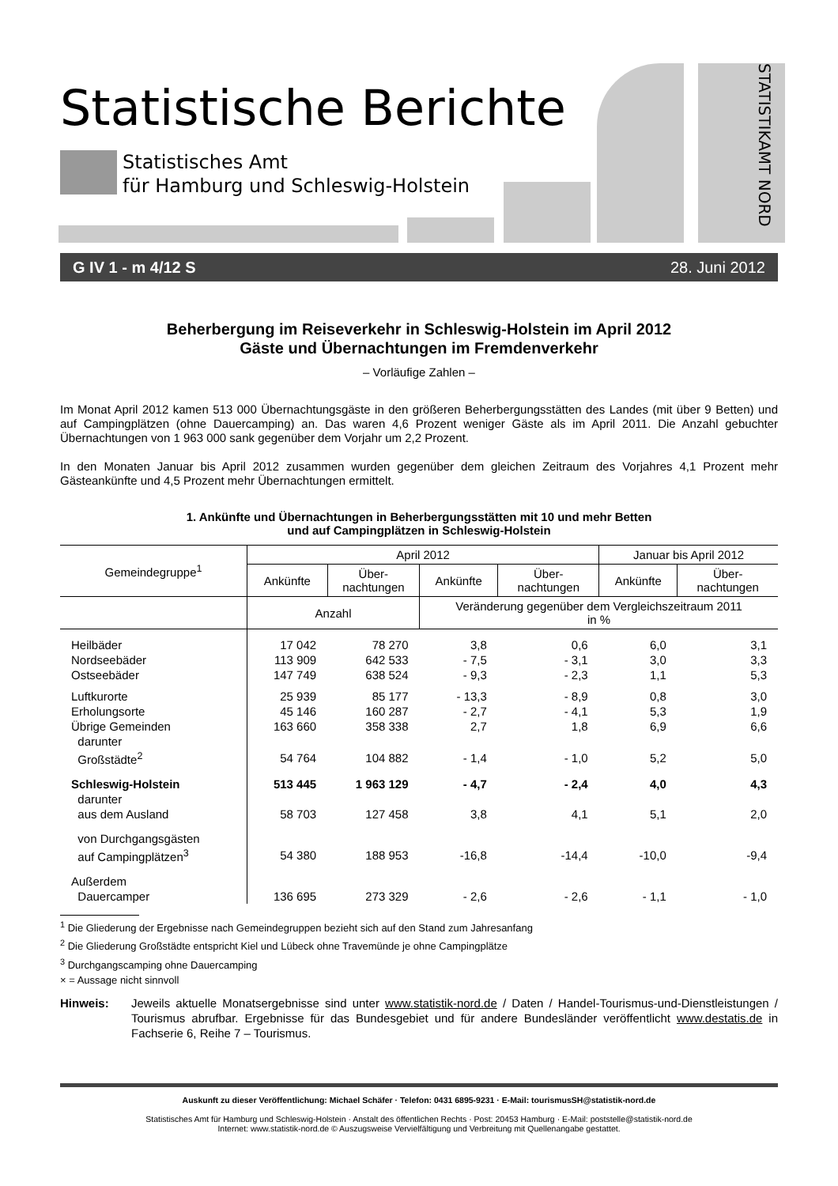Statistische Berichte
Statistisches Amt
für Hamburg und Schleswig-Holstein
STATISTIKAMT NORD
G IV 1 - m 4/12 S 28. Juni 2012
Beherbergung im Reiseverkehr in Schleswig-Holstein im April 2012
Gäste und Übernachtungen im Fremdenverkehr
– Vorläufige Zahlen –
Im Monat April 2012 kamen 513 000 Übernachtungsgäste in den größeren Beherbergungsstätten des Landes (mit über 9 Betten) und auf Campingplätzen (ohne Dauercamping) an. Das waren 4,6 Prozent weniger Gäste als im April 2011. Die Anzahl gebuchter Übernachtungen von 1 963 000 sank gegenüber dem Vorjahr um 2,2 Prozent.
In den Monaten Januar bis April 2012 zusammen wurden gegenüber dem gleichen Zeitraum des Vorjahres 4,1 Prozent mehr Gästeankünfte und 4,5 Prozent mehr Übernachtungen ermittelt.
1. Ankünfte und Übernachtungen in Beherbergungsstätten mit 10 und mehr Betten
und auf Campingplätzen in Schleswig-Holstein
| Gemeindegruppe<sup>1</sup> | April 2012 | | | | Januar bis April 2012 | |
| --- | --- | --- | --- | --- | --- | --- |
| | Ankünfte | Über- nachtungen | Ankünfte | Über- nachtungen | Ankünfte | Über- nachtungen |
| | Anzahl | | Veränderung gegenüber dem Vergleichszeitraum 2011 in % | | | |
| Heilbäder | 17 042 | 78 270 | 3,8 | 0,6 | 6,0 | 3,1 |
| Nordseebäder | 113 909 | 642 533 | - 7,5 | - 3,1 | 3,0 | 3,3 |
| Ostseebäder | 147 749 | 638 524 | - 9,3 | - 2,3 | 1,1 | 5,3 |
| Luftkurorte | 25 939 | 85 177 | - 13,3 | - 8,9 | 0,8 | 3,0 |
| Erholungsorte | 45 146 | 160 287 | - 2,7 | - 4,1 | 5,3 | 1,9 |
| Übrige Gemeinden | 163 660 | 358 338 | 2,7 | 1,8 | 6,9 | 6,6 |
| darunter | | | | | | |
| Großstädte<sup>2</sup> | 54 764 | 104 882 | - 1,4 | - 1,0 | 5,2 | 5,0 |
| Schleswig-Holstein | 513 445 | 1 963 129 | - 4,7 | - 2,4 | 4,0 | 4,3 |
| darunter | | | | | | |
| aus dem Ausland | 58 703 | 127 458 | 3,8 | 4,1 | 5,1 | 2,0 |
| von Durchgangsgästen | | | | | | |
| auf Campingplätzen<sup>3</sup> | 54 380 | 188 953 | -16,8 | -14,4 | -10,0 | -9,4 |
| Außerdem | | | | | | |
| Dauercamper | 136 695 | 273 329 | - 2,6 | - 2,6 | - 1,1 | - 1,0 |
<sup>1</sup> Die Gliederung der Ergebnisse nach Gemeindegruppen bezieht sich auf den Stand zum Jahresanfang
<sup>2</sup> Die Gliederung Großstädte entspricht Kiel und Lübeck ohne Travemünde je ohne Campingplätze
<sup>3</sup> Durchgangscamping ohne Dauercamping
× = Aussage nicht sinnvoll
Hinweis: Jeweils aktuelle Monatsergebnisse sind unter www.statistik-nord.de / Daten / Handel-Tourismus-und-Dienstleistungen / Tourismus abrufbar. Ergebnisse für das Bundesgebiet und für andere Bundesländer veröffentlicht www.destatis.de in Fachserie 6, Reihe 7 – Tourismus.
Auskunft zu dieser Veröffentlichung: Michael Schäfer · Telefon: 0431 6895-9231 · E-Mail: tourismusSH@statistik-nord.de
Statistisches Amt für Hamburg und Schleswig-Holstein · Anstalt des öffentlichen Rechts · Post: 20453 Hamburg · E-Mail: poststelle@statistik-nord.de
Internet: www.statistik-nord.de © Auszugsweise Vervielfältigung und Verbreitung mit Quellenangabe gestattet.